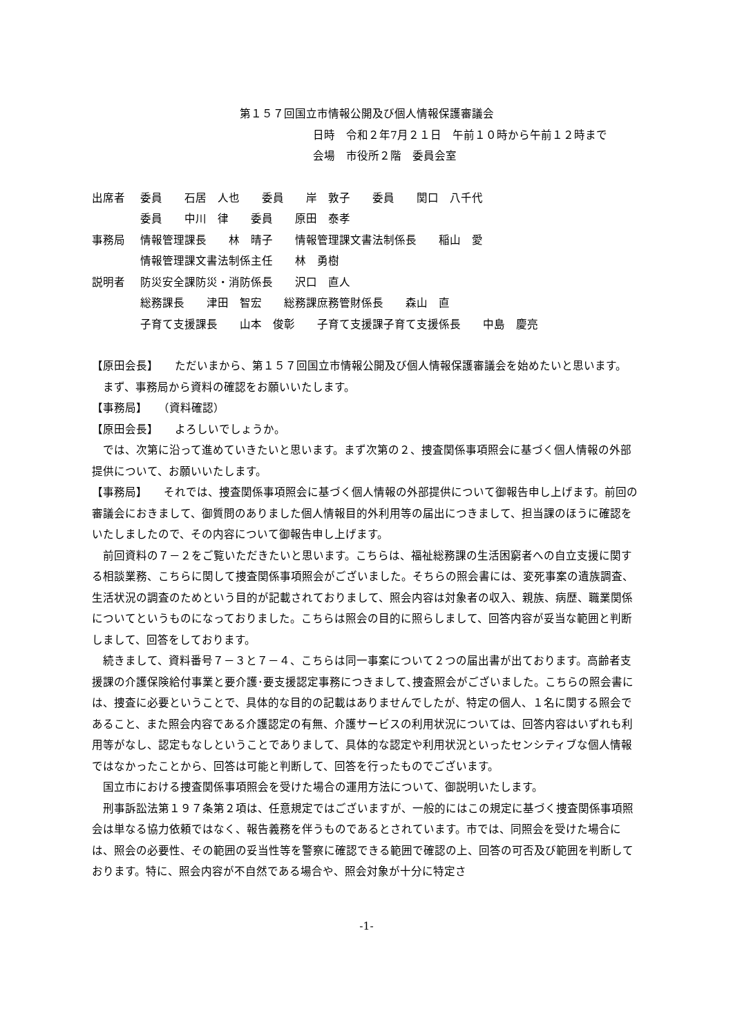第１５７回国立市情報公開及び個人情報保護審議会
日時　令和２年7月２１日　午前１０時から午前１２時まで
会場　市役所２階　委員会室
出席者
委員　　石居　人也　　委員　　岸　敦子　　委員　　関口　八千代
委員　　中川　律　　委員　　原田　泰孝
事務局
情報管理課長　　林　晴子　　情報管理課文書法制係長　　稲山　愛
情報管理課文書法制係主任　　林　勇樹
説明者
防災安全課防災・消防係長　　沢口　直人
総務課長　　津田　智宏　　総務課庶務管財係長　　森山　直
子育て支援課長　　山本　俊彰　　子育て支援課子育て支援係長　　中島　慶亮
【原田会長】　　ただいまから、第１５７回国立市情報公開及び個人情報保護審議会を始めたいと思います。
まず、事務局から資料の確認をお願いいたします。
【事務局】　　（資料確認）
【原田会長】　　よろしいでしょうか。
では、次第に沿って進めていきたいと思います。まず次第の２、捜査関係事項照会に基づく個人情報の外部提供について、お願いいたします。
【事務局】　　それでは、捜査関係事項照会に基づく個人情報の外部提供について御報告申し上げます。前回の審議会におきまして、御質問のありました個人情報目的外利用等の届出につきまして、担当課のほうに確認をいたしましたので、その内容について御報告申し上げます。
前回資料の７－２をご覧いただきたいと思います。こちらは、福祉総務課の生活困窮者への自立支援に関する相談業務、こちらに関して捜査関係事項照会がございました。そちらの照会書には、変死事案の遺族調査、生活状況の調査のためという目的が記載されておりまして、照会内容は対象者の収入、親族、病歴、職業関係についてというものになっておりました。こちらは照会の目的に照らしまして、回答内容が妥当な範囲と判断しまして、回答をしております。
続きまして、資料番号７－３と７－４、こちらは同一事案について２つの届出書が出ております。高齢者支援課の介護保険給付事業と要介護･要支援認定事務につきまして､捜査照会がございました。こちらの照会書には、捜査に必要ということで、具体的な目的の記載はありませんでしたが、特定の個人、１名に関する照会であること、また照会内容である介護認定の有無、介護サービスの利用状況については、回答内容はいずれも利用等がなし、認定もなしということでありまして、具体的な認定や利用状況といったセンシティブな個人情報ではなかったことから、回答は可能と判断して、回答を行ったものでございます。
国立市における捜査関係事項照会を受けた場合の運用方法について、御説明いたします。
刑事訴訟法第１９７条第２項は、任意規定ではございますが、一般的にはこの規定に基づく捜査関係事項照会は単なる協力依頼ではなく、報告義務を伴うものであるとされています。市では、同照会を受けた場合には、照会の必要性、その範囲の妥当性等を警察に確認できる範囲で確認の上、回答の可否及び範囲を判断しております。特に、照会内容が不自然である場合や、照会対象が十分に特定さ
-1-